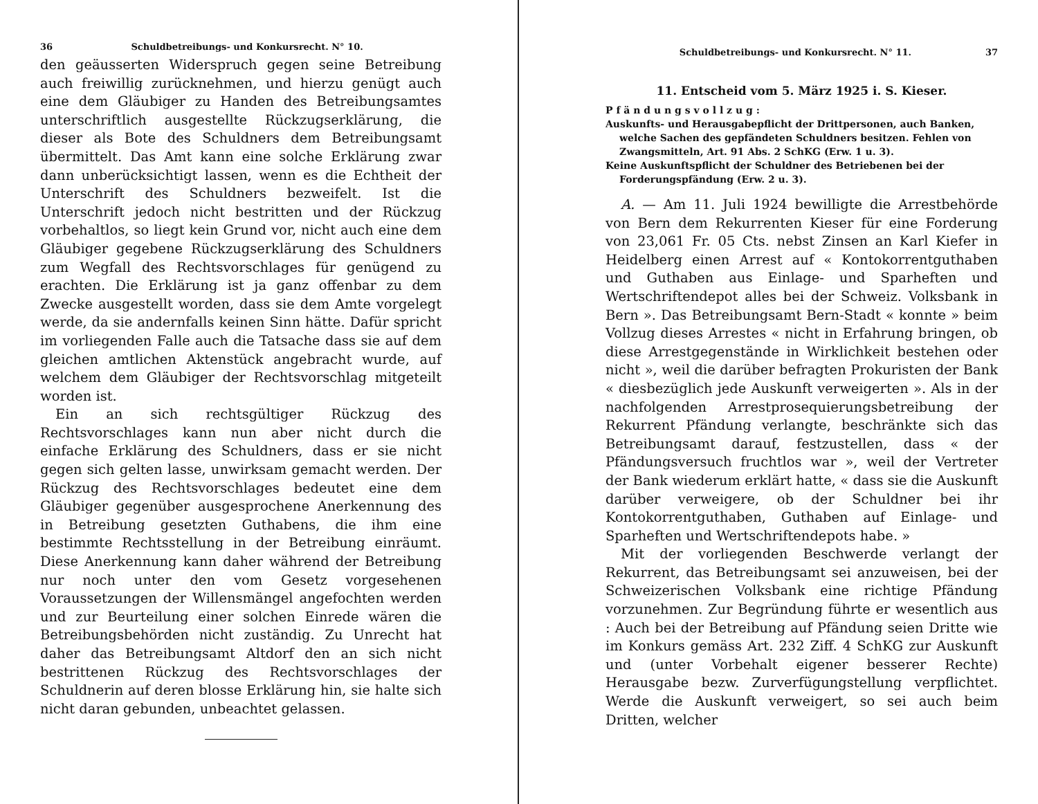36 Schuldbetreibungs- und Konkursrecht. N° 10.
den geäusserten Widerspruch gegen seine Betreibung auch freiwillig zurücknehmen, und hierzu genügt auch eine dem Gläubiger zu Handen des Betreibungsamtes unterschriftlich ausgestellte Rückzugserklärung, die dieser als Bote des Schuldners dem Betreibungsamt übermittelt. Das Amt kann eine solche Erklärung zwar dann unberücksichtigt lassen, wenn es die Echtheit der Unterschrift des Schuldners bezweifelt. Ist die Unterschrift jedoch nicht bestritten und der Rückzug vorbehaltlos, so liegt kein Grund vor, nicht auch eine dem Gläubiger gegebene Rückzugserklärung des Schuldners zum Wegfall des Rechtsvorschlages für genügend zu erachten. Die Erklärung ist ja ganz offenbar zu dem Zwecke ausgestellt worden, dass sie dem Amte vorgelegt werde, da sie andernfalls keinen Sinn hätte. Dafür spricht im vorliegenden Falle auch die Tatsache dass sie auf dem gleichen amtlichen Aktenstück angebracht wurde, auf welchem dem Gläubiger der Rechtsvorschlag mitgeteilt worden ist.
Ein an sich rechtsgültiger Rückzug des Rechtsvorschlages kann nun aber nicht durch die einfache Erklärung des Schuldners, dass er sie nicht gegen sich gelten lasse, unwirksam gemacht werden. Der Rückzug des Rechtsvorschlages bedeutet eine dem Gläubiger gegenüber ausgesprochene Anerkennung des in Betreibung gesetzten Guthabens, die ihm eine bestimmte Rechtsstellung in der Betreibung einräumt. Diese Anerkennung kann daher während der Betreibung nur noch unter den vom Gesetz vorgesehenen Voraussetzungen der Willensmängel angefochten werden und zur Beurteilung einer solchen Einrede wären die Betreibungsbehörden nicht zuständig. Zu Unrecht hat daher das Betreibungsamt Altdorf den an sich nicht bestrittenen Rückzug des Rechtsvorschlages der Schuldnerin auf deren blosse Erklärung hin, sie halte sich nicht daran gebunden, unbeachtet gelassen.
Schuldbetreibungs- und Konkursrecht. N° 11. 37
11. Entscheid vom 5. März 1925 i. S. Kieser.
P f ä n d u n g s v o l l z u g :
Auskunfts- und Herausgabepflicht der Drittpersonen, auch Banken, welche Sachen des gepfändeten Schuldners besitzen. Fehlen von Zwangsmitteln, Art. 91 Abs. 2 SchKG (Erw. 1 u. 3).
Keine Auskunftspflicht der Schuldner des Betriebenen bei der Forderungspfändung (Erw. 2 u. 3).
A. — Am 11. Juli 1924 bewilligte die Arrestbehörde von Bern dem Rekurrenten Kieser für eine Forderung von 23,061 Fr. 05 Cts. nebst Zinsen an Karl Kiefer in Heidelberg einen Arrest auf « Kontokorrentguthaben und Guthaben aus Einlage- und Sparheften und Wertschriftendepot alles bei der Schweiz. Volksbank in Bern ». Das Betreibungsamt Bern-Stadt « konnte » beim Vollzug dieses Arrestes « nicht in Erfahrung bringen, ob diese Arrestgegenstände in Wirklichkeit bestehen oder nicht », weil die darüber befragten Prokuristen der Bank « diesbezüglich jede Auskunft verweigerten ». Als in der nachfolgenden Arrestprosequierungsbetreibung der Rekurrent Pfändung verlangte, beschränkte sich das Betreibungsamt darauf, festzustellen, dass « der Pfändungsversuch fruchtlos war », weil der Vertreter der Bank wiederum erklärt hatte, « dass sie die Auskunft darüber verweigere, ob der Schuldner bei ihr Kontokorrentguthaben, Guthaben auf Einlage- und Sparheften und Wertschriftendepots habe. »
Mit der vorliegenden Beschwerde verlangt der Rekurrent, das Betreibungsamt sei anzuweisen, bei der Schweizerischen Volksbank eine richtige Pfändung vorzunehmen. Zur Begründung führte er wesentlich aus : Auch bei der Betreibung auf Pfändung seien Dritte wie im Konkurs gemäss Art. 232 Ziff. 4 SchKG zur Auskunft und (unter Vorbehalt eigener besserer Rechte) Herausgabe bezw. Zurverfügungstellung verpflichtet. Werde die Auskunft verweigert, so sei auch beim Dritten, welcher